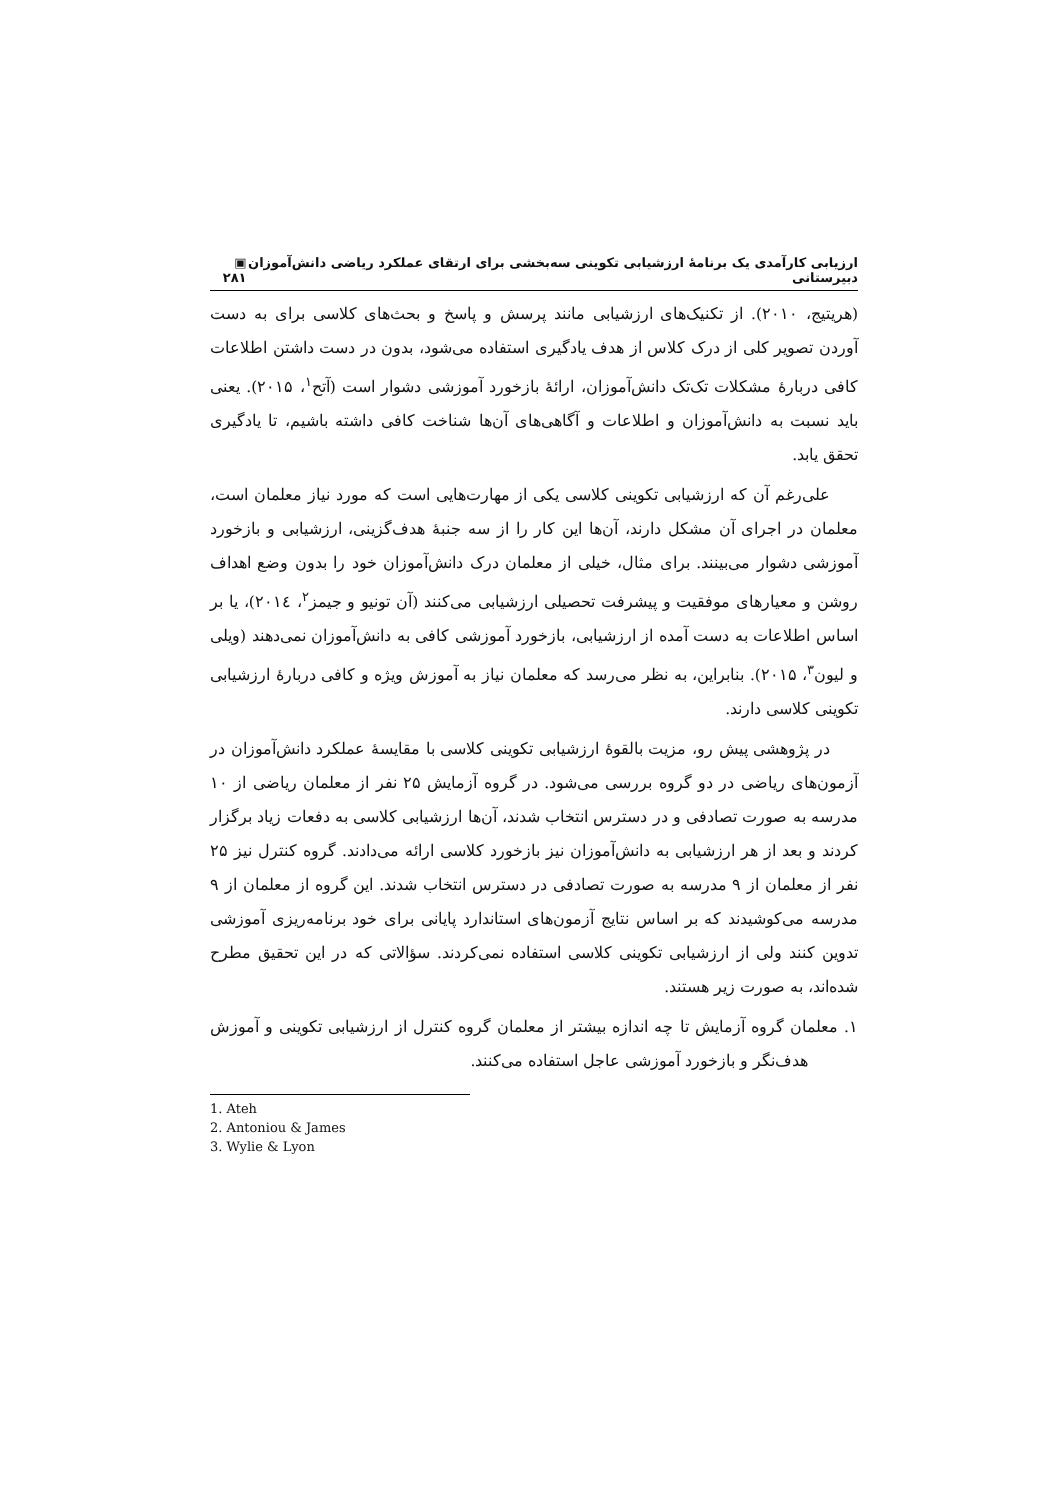ارزیابی کارآمدی یک برنامهٔ ارزشیابی تکوینی سه‌بخشی برای ارتقای عملکرد ریاضی دانش‌آموزان دبیرستانی ▣ ۲۸۱
(هریتیج، ۲۰۱۰). از تکنیک‌های ارزشیابی مانند پرسش و پاسخ و بحث‌های کلاسی برای به دست آوردن تصویر کلی از درک کلاس از هدف یادگیری استفاده می‌شود، بدون در دست داشتن اطلاعات کافی دربارهٔ مشکلات تک‌تک دانش‌آموزان، ارائهٔ بازخورد آموزشی دشوار است (آتح<sup>۱</sup>، ۲۰۱۵). یعنی باید نسبت به دانش‌آموزان و اطلاعات و آگاهی‌های آن‌ها شناخت کافی داشته باشیم، تا یادگیری تحقق یابد.
علی‌رغم آن که ارزشیابی تکوینی کلاسی یکی از مهارت‌هایی است که مورد نیاز معلمان است، معلمان در اجرای آن مشکل دارند، آن‌ها این کار را از سه جنبهٔ هدف‌گزینی، ارزشیابی و بازخورد آموزشی دشوار می‌بینند. برای مثال، خیلی از معلمان درک دانش‌آموزان خود را بدون وضع اهداف روشن و معیارهای موفقیت و پیشرفت تحصیلی ارزشیابی می‌کنند (آن تونیو و جیمز<sup>۲</sup>، ۲۰۱٤)، یا بر اساس اطلاعات به دست آمده از ارزشیابی، بازخورد آموزشی کافی به دانش‌آموزان نمی‌دهند (ویلی و لیون<sup>۳</sup>، ۲۰۱۵). بنابراین، به نظر می‌رسد که معلمان نیاز به آموزش ویژه و کافی دربارهٔ ارزشیابی تکوینی کلاسی دارند.
در پژوهشی پیش رو، مزیت بالقوهٔ ارزشیابی تکوینی کلاسی با مقایسهٔ عملکرد دانش‌آموزان در آزمون‌های ریاضی در دو گروه بررسی می‌شود. در گروه آزمایش ۲۵ نفر از معلمان ریاضی از ۱۰ مدرسه به صورت تصادفی و در دسترس انتخاب شدند، آن‌ها ارزشیابی کلاسی به دفعات زیاد برگزار کردند و بعد از هر ارزشیابی به دانش‌آموزان نیز بازخورد کلاسی ارائه می‌دادند. گروه کنترل نیز ۲۵ نفر از معلمان از ۹ مدرسه به صورت تصادفی در دسترس انتخاب شدند. این گروه از معلمان از ۹ مدرسه می‌کوشیدند که بر اساس نتایج آزمون‌های استاندارد پایانی برای خود برنامه‌ریزی آموزشی تدوین کنند ولی از ارزشیابی تکوینی کلاسی استفاده نمی‌کردند. سؤالاتی که در این تحقیق مطرح شده‌اند، به صورت زیر هستند.
۱. معلمان گروه آزمایش تا چه اندازه بیشتر از معلمان گروه کنترل از ارزشیابی تکوینی و آموزش هدف‌نگر و بازخورد آموزشی عاجل استفاده می‌کنند.
1. Ateh
2. Antoniou & James
3. Wylie & Lyon